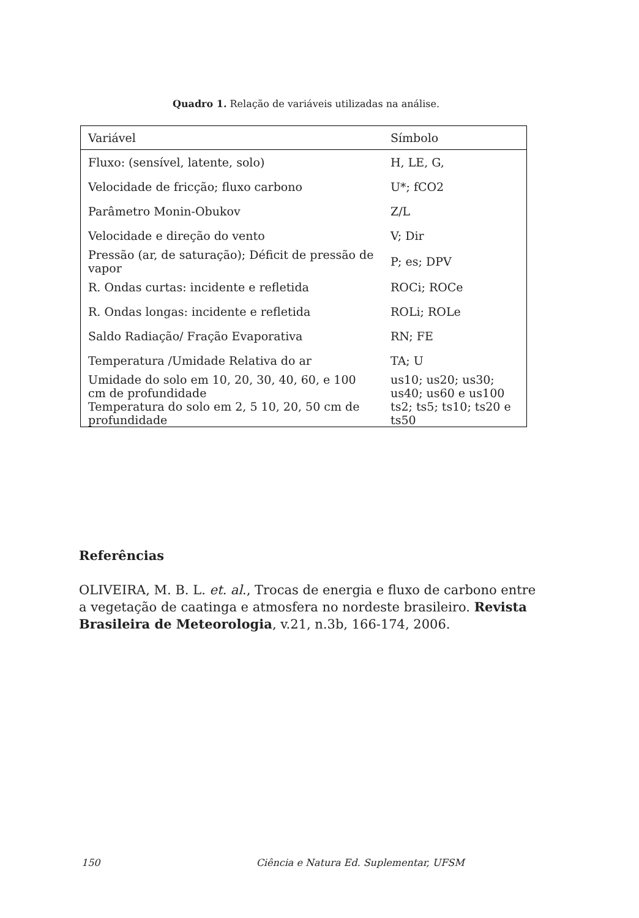Quadro 1. Relação de variáveis utilizadas na análise.
| Variável | Símbolo |
| --- | --- |
| Fluxo: (sensível, latente, solo) | H, LE, G, |
| Velocidade de fricção; fluxo carbono | U*; fCO2 |
| Parâmetro Monin-Obukov | Z/L |
| Velocidade e direção do vento | V; Dir |
| Pressão (ar, de saturação); Déficit de pressão de vapor | P; es; DPV |
| R. Ondas curtas: incidente e refletida | ROCi; ROCe |
| R. Ondas longas: incidente e refletida | ROLi; ROLe |
| Saldo Radiação/ Fração Evaporativa | RN; FE |
| Temperatura /Umidade Relativa do ar | TA; U |
| Umidade do solo em 10, 20, 30, 40, 60, e 100 cm de profundidade | us10; us20; us30; us40; us60 e us100 |
| Temperatura do solo em 2, 5 10, 20, 50 cm de profundidade | ts2; ts5; ts10; ts20 e ts50 |
Referências
OLIVEIRA, M. B. L. et. al., Trocas de energia e fluxo de carbono entre a vegetação de caatinga e atmosfera no nordeste brasileiro. Revista Brasileira de Meteorologia, v.21, n.3b, 166-174, 2006.
150 Ciência e Natura Ed. Suplementar, UFSM